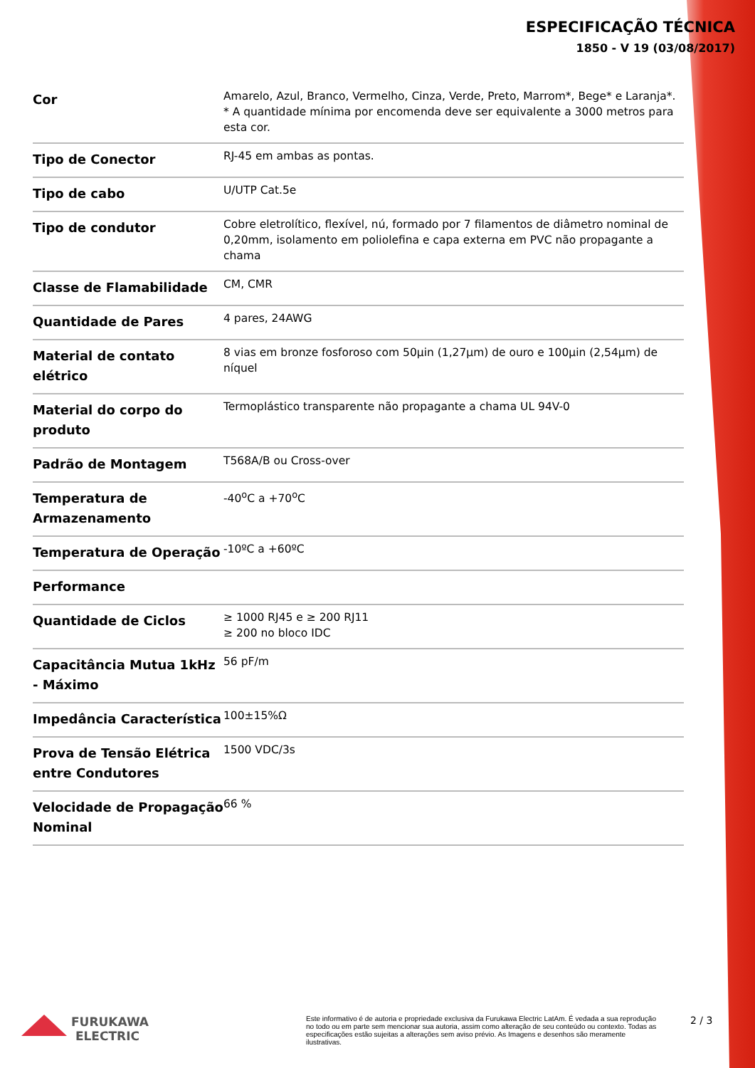ESPECIFICAÇÃO TÉCNICA
1850 - V 19 (03/08/2017)
| Cor | Amarelo, Azul, Branco, Vermelho, Cinza, Verde, Preto, Marrom*, Bege* e Laranja*. * A quantidade mínima por encomenda deve ser equivalente a 3000 metros para esta cor. |
| Tipo de Conector | RJ-45 em ambas as pontas. |
| Tipo de cabo | U/UTP Cat.5e |
| Tipo de condutor | Cobre eletrolítico, flexível, nú, formado por 7 filamentos de diâmetro nominal de 0,20mm, isolamento em poliolefina e capa externa em PVC não propagante a chama |
| Classe de Flamabilidade | CM, CMR |
| Quantidade de Pares | 4 pares, 24AWG |
| Material de contato elétrico | 8 vias em bronze fosforoso com 50µin (1,27µm) de ouro e 100µin (2,54µm) de níquel |
| Material do corpo do produto | Termoplástico transparente não propagante a chama UL 94V-0 |
| Padrão de Montagem | T568A/B ou Cross-over |
| Temperatura de Armazenamento | -40<sup>o</sup>C a +70<sup>o</sup>C |
| Temperatura de Operação | -10ºC a +60ºC |
| Performance | |
| Quantidade de Ciclos | ≥ 1000 RJ45 e ≥ 200 RJ11 ≥ 200 no bloco IDC |
| Capacitância Mutua 1kHz - Máximo | 56 pF/m |
| Impedância Característica | 100±15%Ω |
| Prova de Tensão Elétrica entre Condutores | 1500 VDC/3s |
| Velocidade de Propagação Nominal | 66 % |
FURUKAWA
ELECTRIC
Este informativo é de autoria e propriedade exclusiva da Furukawa Electric LatAm. É vedada a sua reprodução no todo ou em parte sem mencionar sua autoria, assim como alteração de seu conteúdo ou contexto. Todas as especificações estão sujeitas a alterações sem aviso prévio. As Imagens e desenhos são meramente ilustrativas.
2 / 3